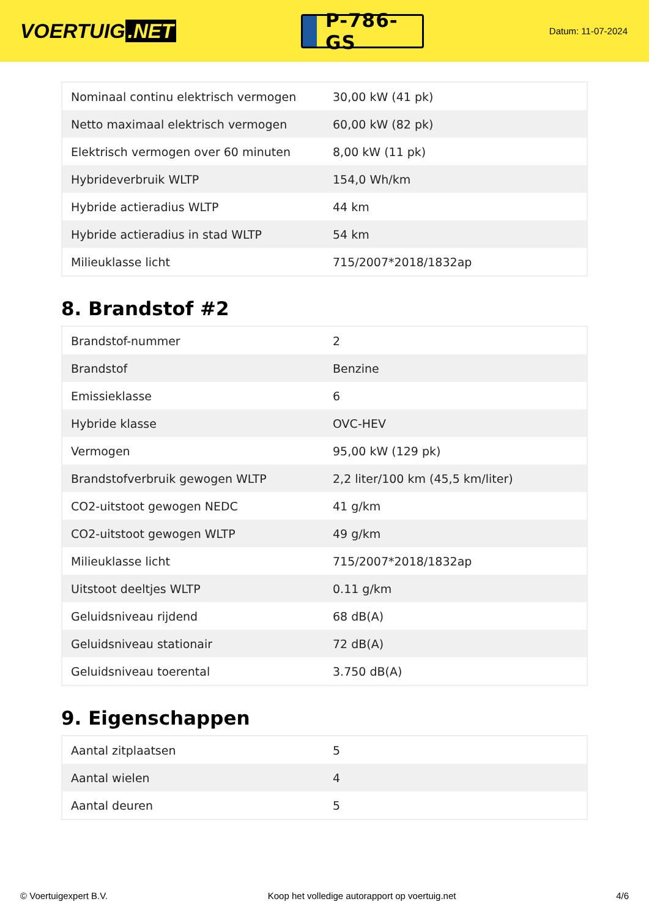VOERTUIG.NET
P-786-GS
Datum: 11-07-2024
| Nominaal continu elektrisch vermogen | 30,00 kW (41 pk) |
| Netto maximaal elektrisch vermogen | 60,00 kW (82 pk) |
| Elektrisch vermogen over 60 minuten | 8,00 kW (11 pk) |
| Hybrideverbruik WLTP | 154,0 Wh/km |
| Hybride actieradius WLTP | 44 km |
| Hybride actieradius in stad WLTP | 54 km |
| Milieuklasse licht | 715/2007*2018/1832ap |
8. Brandstof #2
| Brandstof-nummer | 2 |
| Brandstof | Benzine |
| Emissieklasse | 6 |
| Hybride klasse | OVC-HEV |
| Vermogen | 95,00 kW (129 pk) |
| Brandstofverbruik gewogen WLTP | 2,2 liter/100 km (45,5 km/liter) |
| CO2-uitstoot gewogen NEDC | 41 g/km |
| CO2-uitstoot gewogen WLTP | 49 g/km |
| Milieuklasse licht | 715/2007*2018/1832ap |
| Uitstoot deeltjes WLTP | 0.11 g/km |
| Geluidsniveau rijdend | 68 dB(A) |
| Geluidsniveau stationair | 72 dB(A) |
| Geluidsniveau toerental | 3.750 dB(A) |
9. Eigenschappen
| Aantal zitplaatsen | 5 |
| Aantal wielen | 4 |
| Aantal deuren | 5 |
© Voertuigexpert B.V. Koop het volledige autorapport op voertuig.net 4/6